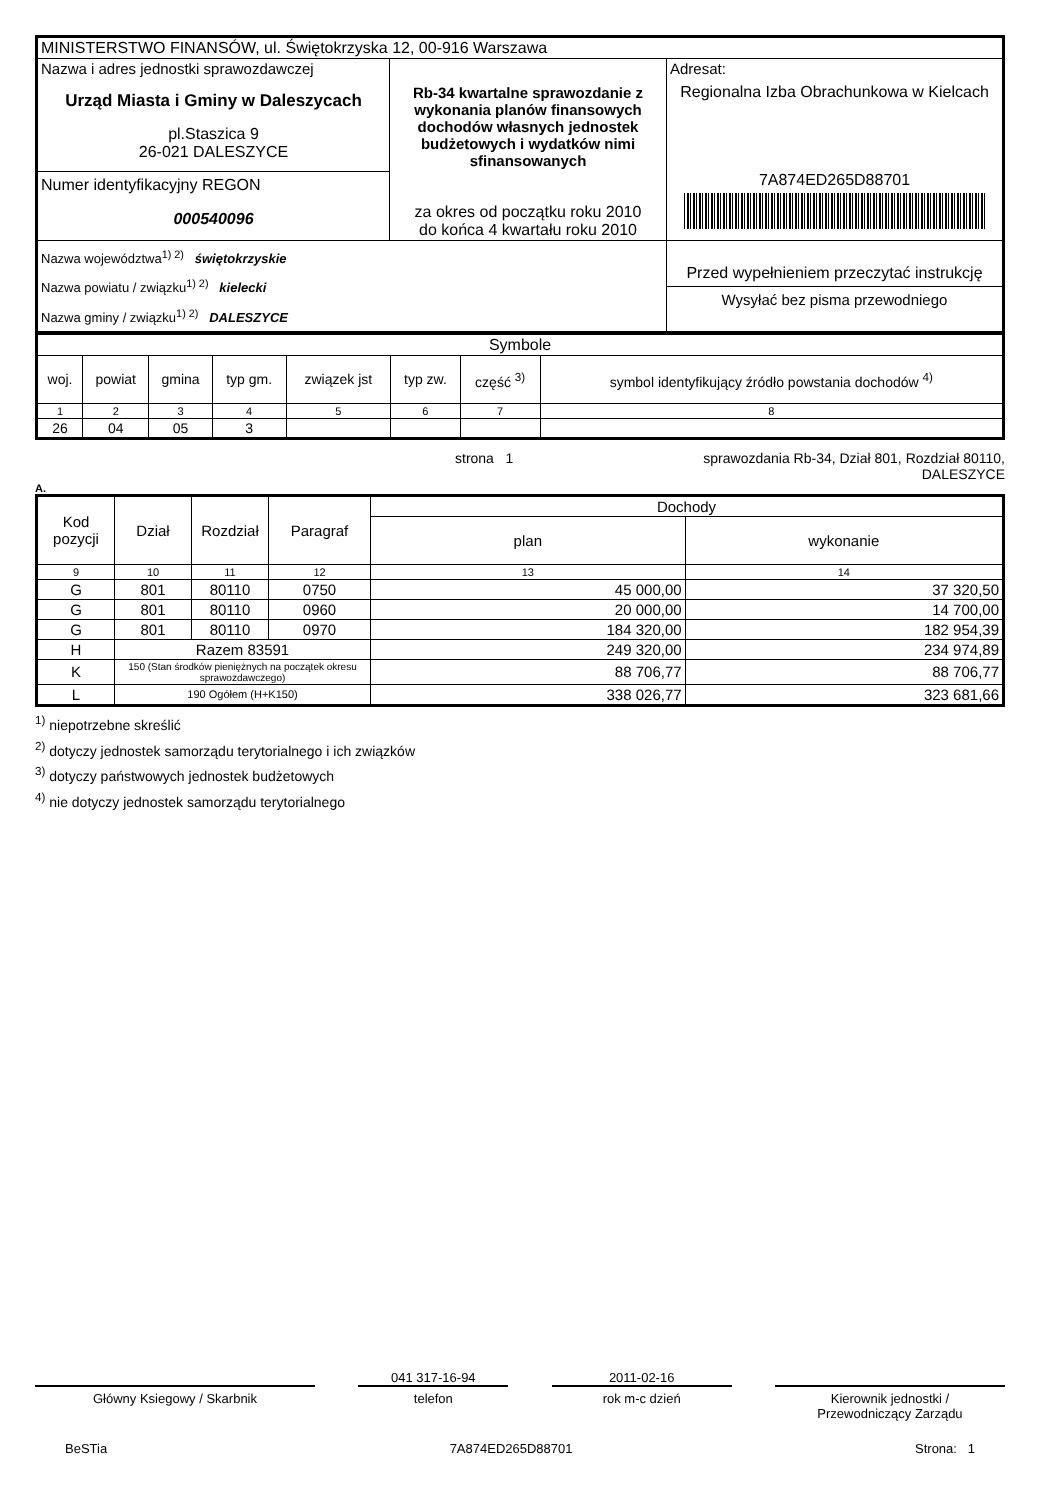| MINISTERSTWO FINANSÓW, ul. Świętokrzyska 12, 00-916 Warszawa | | |
| Nazwa i adres jednostki sprawozdawczej Urząd Miasta i Gminy w Daleszycach pl.Staszica 9 26-021 DALESZYCE | Rb-34 kwartalne sprawozdanie z wykonania planów finansowych dochodów własnych jednostek budżetowych i wydatków nimi sfinansowanych za okres od początku roku 2010 do końca 4 kwartału roku 2010 | Adresat: Regionalna Izba Obrachunkowa w Kielcach 7A874ED265D88701 |
| Numer identyfikacyjny REGON 000540096 | | |
| Nazwa województwa<sup>1) 2)</sup> świętokrzyskie Nazwa powiatu / związku<sup>1) 2)</sup> kielecki Nazwa gminy / związku<sup>1) 2)</sup> DALESZYCE | | Przed wypełnieniem przeczytać instrukcję Wysyłać bez pisma przewodniego |
| Symbole | | | | | | | |
| woj. | powiat | gmina | typ gm. | związek jst | typ zw. | część <sup>3)</sup> | symbol identyfikujący źródło powstania dochodów <sup>4)</sup> |
| 1 | 2 | 3 | 4 | 5 | 6 | 7 | 8 |
| 26 | 04 | 05 | 3 | | | | |
strona 1 sprawozdania Rb-34, Dział 801, Rozdział 80110,
DALESZYCE
A.
| Kod pozycji | Dział | Rozdział | Paragraf | Dochody | |
| | | | | plan | wykonanie |
| 9 | 10 | 11 | 12 | 13 | 14 |
| G | 801 | 80110 | 0750 | 45 000,00 | 37 320,50 |
| G | 801 | 80110 | 0960 | 20 000,00 | 14 700,00 |
| G | 801 | 80110 | 0970 | 184 320,00 | 182 954,39 |
| H | Razem 83591 | | | 249 320,00 | 234 974,89 |
| K | 150 (Stan środków pieniężnych na początek okresu sprawozdawczego) | | | 88 706,77 | 88 706,77 |
| L | 190 Ogółem (H+K150) | | | 338 026,77 | 323 681,66 |
<sup>1)</sup> niepotrzebne skreślić
<sup>2)</sup> dotyczy jednostek samorządu terytorialnego i ich związków
<sup>3)</sup> dotyczy państwowych jednostek budżetowych
<sup>4)</sup> nie dotyczy jednostek samorządu terytorialnego
Główny Ksiegowy / Skarbnik
041 317-16-94
telefon
2011-02-16
rok m-c dzień
Kierownik jednostki /
Przewodniczący Zarządu
BeSTia 7A874ED265D88701 Strona: 1